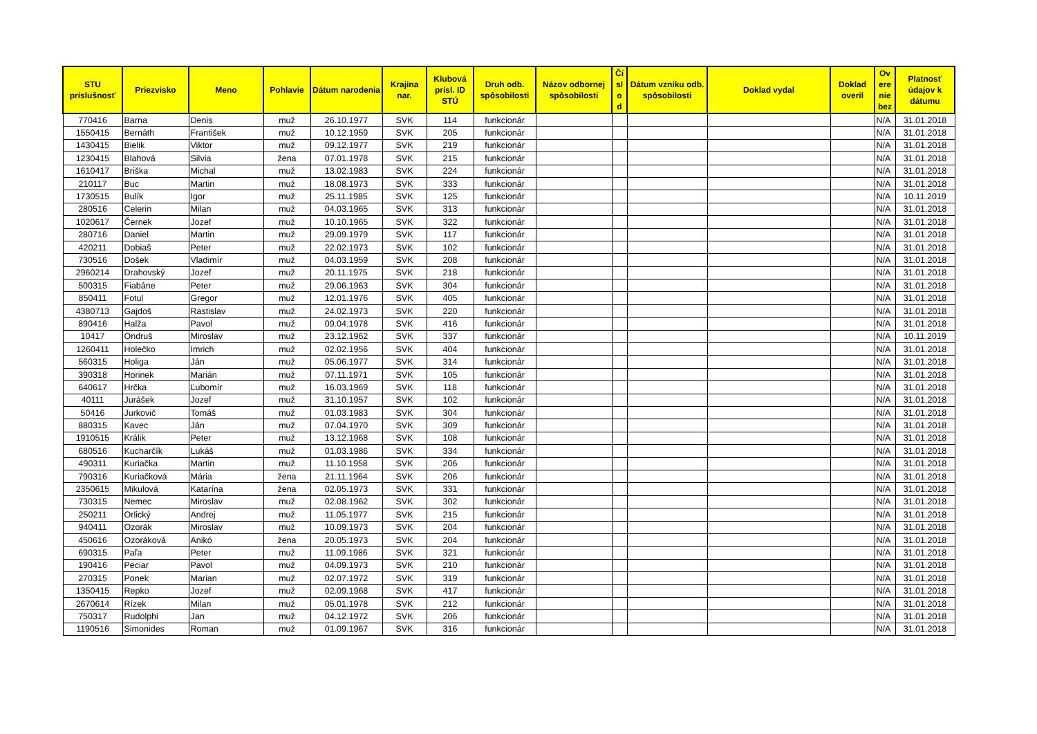| STU príslušnosť | Priezvisko | Meno | Pohlavie | Dátum narodenia | Krajina nar. | Klubová prísl. ID STÚ | Druh odb. spôsobilosti | Názov odbornej spôsobilosti | Čí sl o d | Dátum vzniku odb. spôsobilosti | Doklad vydal | Doklad overil | Ov ere nie bez | Platnosť údajov k dátumu |
| --- | --- | --- | --- | --- | --- | --- | --- | --- | --- | --- | --- | --- | --- | --- |
| 770416 | Barna | Denis | muž | 26.10.1977 | SVK | 114 | funkcionár | | | | | | N/A | 31.01.2018 |
| 1550415 | Bernáth | František | muž | 10.12.1959 | SVK | 205 | funkcionár | | | | | | N/A | 31.01.2018 |
| 1430415 | Bielik | Viktor | muž | 09.12.1977 | SVK | 219 | funkcionár | | | | | | N/A | 31.01.2018 |
| 1230415 | Blahová | Silvia | žena | 07.01.1978 | SVK | 215 | funkcionár | | | | | | N/A | 31.01.2018 |
| 1610417 | Briška | Michal | muž | 13.02.1983 | SVK | 224 | funkcionár | | | | | | N/A | 31.01.2018 |
| 210117 | Buc | Martin | muž | 18.08.1973 | SVK | 333 | funkcionár | | | | | | N/A | 31.01.2018 |
| 1730515 | Bulík | Igor | muž | 25.11.1985 | SVK | 125 | funkcionár | | | | | | N/A | 10.11.2019 |
| 280516 | Celerin | Milan | muž | 04.03.1965 | SVK | 313 | funkcionár | | | | | | N/A | 31.01.2018 |
| 1020617 | Černek | Jozef | muž | 10.10.1965 | SVK | 322 | funkcionár | | | | | | N/A | 31.01.2018 |
| 280716 | Daniel | Martin | muž | 29.09.1979 | SVK | 117 | funkcionár | | | | | | N/A | 31.01.2018 |
| 420211 | Dobiaš | Peter | muž | 22.02.1973 | SVK | 102 | funkcionár | | | | | | N/A | 31.01.2018 |
| 730516 | Došek | Vladimír | muž | 04.03.1959 | SVK | 208 | funkcionár | | | | | | N/A | 31.01.2018 |
| 2960214 | Drahovský | Jozef | muž | 20.11.1975 | SVK | 218 | funkcionár | | | | | | N/A | 31.01.2018 |
| 500315 | Fiabáne | Peter | muž | 29.06.1963 | SVK | 304 | funkcionár | | | | | | N/A | 31.01.2018 |
| 850411 | Fotul | Gregor | muž | 12.01.1976 | SVK | 405 | funkcionár | | | | | | N/A | 31.01.2018 |
| 4380713 | Gajdoš | Rastislav | muž | 24.02.1973 | SVK | 220 | funkcionár | | | | | | N/A | 31.01.2018 |
| 890416 | Halža | Pavol | muž | 09.04.1978 | SVK | 416 | funkcionár | | | | | | N/A | 31.01.2018 |
| 10417 | Ondruš | Miroslav | muž | 23.12.1962 | SVK | 337 | funkcionár | | | | | | N/A | 10.11.2019 |
| 1260411 | Holečko | Imrich | muž | 02.02.1956 | SVK | 404 | funkcionár | | | | | | N/A | 31.01.2018 |
| 560315 | Holiga | Ján | muž | 05.06.1977 | SVK | 314 | funkcionár | | | | | | N/A | 31.01.2018 |
| 390318 | Horinek | Marián | muž | 07.11.1971 | SVK | 105 | funkcionár | | | | | | N/A | 31.01.2018 |
| 640617 | Hrčka | Ľubomír | muž | 16.03.1969 | SVK | 118 | funkcionár | | | | | | N/A | 31.01.2018 |
| 40111 | Jurášek | Jozef | muž | 31.10.1957 | SVK | 102 | funkcionár | | | | | | N/A | 31.01.2018 |
| 50416 | Jurkovič | Tomáš | muž | 01.03.1983 | SVK | 304 | funkcionár | | | | | | N/A | 31.01.2018 |
| 880315 | Kavec | Ján | muž | 07.04.1970 | SVK | 309 | funkcionár | | | | | | N/A | 31.01.2018 |
| 1910515 | Králik | Peter | muž | 13.12.1968 | SVK | 108 | funkcionár | | | | | | N/A | 31.01.2018 |
| 680516 | Kucharčík | Lukáš | muž | 01.03.1986 | SVK | 334 | funkcionár | | | | | | N/A | 31.01.2018 |
| 490311 | Kuriačka | Martin | muž | 11.10.1958 | SVK | 206 | funkcionár | | | | | | N/A | 31.01.2018 |
| 790316 | Kuriačková | Mária | žena | 21.11.1964 | SVK | 206 | funkcionár | | | | | | N/A | 31.01.2018 |
| 2350615 | Mikulová | Katarína | žena | 02.05.1973 | SVK | 331 | funkcionár | | | | | | N/A | 31.01.2018 |
| 730315 | Nemec | Miroslav | muž | 02.08.1962 | SVK | 302 | funkcionár | | | | | | N/A | 31.01.2018 |
| 250211 | Orlický | Andrej | muž | 11.05.1977 | SVK | 215 | funkcionár | | | | | | N/A | 31.01.2018 |
| 940411 | Ozorák | Miroslav | muž | 10.09.1973 | SVK | 204 | funkcionár | | | | | | N/A | 31.01.2018 |
| 450616 | Ozoráková | Anikó | žena | 20.05.1973 | SVK | 204 | funkcionár | | | | | | N/A | 31.01.2018 |
| 690315 | Paľa | Peter | muž | 11.09.1986 | SVK | 321 | funkcionár | | | | | | N/A | 31.01.2018 |
| 190416 | Peciar | Pavol | muž | 04.09.1973 | SVK | 210 | funkcionár | | | | | | N/A | 31.01.2018 |
| 270315 | Ponek | Marian | muž | 02.07.1972 | SVK | 319 | funkcionár | | | | | | N/A | 31.01.2018 |
| 1350415 | Repko | Jozef | muž | 02.09.1968 | SVK | 417 | funkcionár | | | | | | N/A | 31.01.2018 |
| 2670614 | Rízek | Milan | muž | 05.01.1978 | SVK | 212 | funkcionár | | | | | | N/A | 31.01.2018 |
| 750317 | Rudolphi | Jan | muž | 04.12.1972 | SVK | 206 | funkcionár | | | | | | N/A | 31.01.2018 |
| 1190516 | Simonides | Roman | muž | 01.09.1967 | SVK | 316 | funkcionár | | | | | | N/A | 31.01.2018 |